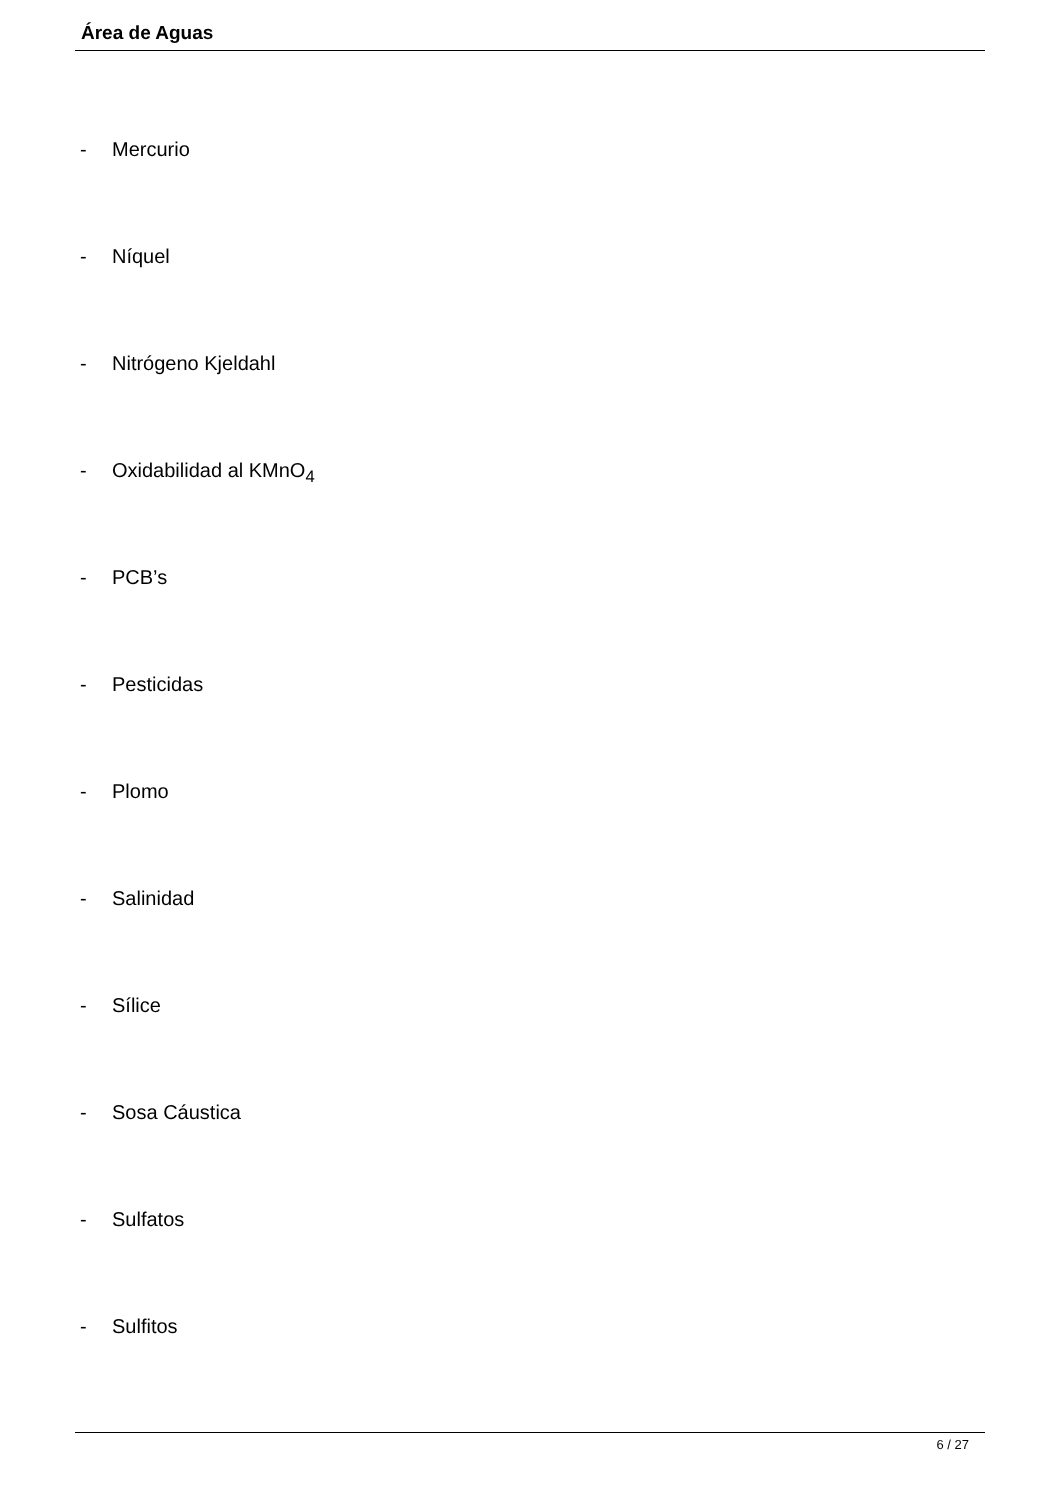Área de Aguas
- Mercurio
- Níquel
- Nitrógeno Kjeldahl
- Oxidabilidad al KMnO<sub>4</sub>
- PCB’s
- Pesticidas
- Plomo
- Salinidad
- Sílice
- Sosa Cáustica
- Sulfatos
- Sulfitos
6 / 27